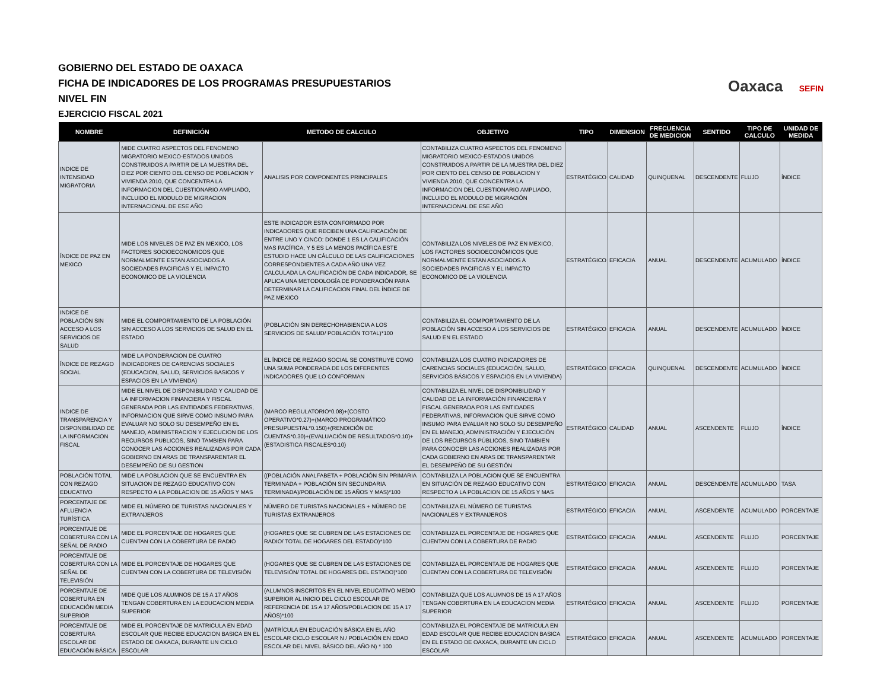GOBIERNO DEL ESTADO DE OAXACA
FICHA DE INDICADORES DE LOS PROGRAMAS PRESUPUESTARIOS
NIVEL FIN
EJERCICIO FISCAL 2021
Oaxaca SEFIN
| NOMBRE | DEFINICIÓN | METODO DE CALCULO | OBJETIVO | TIPO | DIMENSION | FRECUENCIA DE MEDICION | SENTIDO | TIPO DE CALCULO | UNIDAD DE MEDIDA |
| --- | --- | --- | --- | --- | --- | --- | --- | --- | --- |
| INDICE DE INTENSIDAD MIGRATORIA | MIDE CUATRO ASPECTOS DEL FENOMENO MIGRATORIO MEXICO-ESTADOS UNIDOS CONSTRUIDOS A PARTIR DE LA MUESTRA DEL DIEZ POR CIENTO DEL CENSO DE POBLACION Y VIVIENDA 2010, QUE CONCENTRA LA INFORMACION DEL CUESTIONARIO AMPLIADO, INCLUIDO EL MODULO DE MIGRACION INTERNACIONAL DE ESE AÑO | ANALISIS POR COMPONENTES PRINCIPALES | CONTABILIZA CUATRO ASPECTOS DEL FENOMENO MIGRATORIO MEXICO-ESTADOS UNIDOS CONSTRUIDOS A PARTIR DE LA MUESTRA DEL DIEZ POR CIENTO DEL CENSO DE POBLACION Y VIVIENDA 2010, QUE CONCENTRA LA INFORMACION DEL CUESTIONARIO AMPLIADO, INCLUIDO EL MODULO DE MIGRACIÓN INTERNACIONAL DE ESE AÑO | ESTRATÉGICO | CALIDAD | QUINQUENAL | DESCENDENTE | FLUJO | ÍNDICE |
| ÍNDICE DE PAZ EN MEXICO | MIDE LOS NIVELES DE PAZ EN MEXICO, LOS FACTORES SOCIOECONOMICOS QUE NORMALMENTE ESTAN ASOCIADOS A SOCIEDADES PACIFICAS Y EL IMPACTO ECONOMICO DE LA VIOLENCIA | ESTE INDICADOR ESTA CONFORMADO POR INDICADORES QUE RECIBEN UNA CALIFICACIÓN DE ENTRE UNO Y CINCO: DONDE 1 ES LA CALIFICACIÓN MAS PACÍFICA, Y 5 ES LA MENOS PACÍFICA ESTE ESTUDIO HACE UN CÁLCULO DE LAS CALIFICACIONES CORRESPONDIENTES A CADA AÑO UNA VEZ CALCULADA LA CALIFICACIÓN DE CADA INDICADOR, SE APLICA UNA METODOLOGÍA DE PONDERACIÓN PARA DETERMINAR LA CALIFICACION FINAL DEL ÍNDICE DE PAZ MEXICO | CONTABILIZA LOS NIVELES DE PAZ EN MEXICO, LOS FACTORES SOCIOECONÓMICOS QUE NORMALMENTE ESTAN ASOCIADOS A SOCIEDADES PACIFICAS Y EL IMPACTO ECONOMICO DE LA VIOLENCIA | ESTRATÉGICO | EFICACIA | ANUAL | DESCENDENTE | ACUMULADO | ÍNDICE |
| INDICE DE POBLACIÓN SIN ACCESO A LOS SERVICIOS DE SALUD | MIDE EL COMPORTAMIENTO DE LA POBLACIÓN SIN ACCESO A LOS SERVICIOS DE SALUD EN EL ESTADO | (POBLACIÓN SIN DERECHOHABIENCIA A LOS SERVICIOS DE SALUD/ POBLACIÓN TOTAL)*100 | CONTABILIZA EL COMPORTAMIENTO DE LA POBLACIÓN SIN ACCESO A LOS SERVICIOS DE SALUD EN EL ESTADO | ESTRATÉGICO | EFICACIA | ANUAL | DESCENDENTE | ACUMULADO | ÍNDICE |
| ÍNDICE DE REZAGO SOCIAL | MIDE LA PONDERACION DE CUATRO INDICADORES DE CARENCIAS SOCIALES (EDUCACION, SALUD, SERVICIOS BASICOS Y ESPACIOS EN LA VIVIENDA) | EL ÍNDICE DE REZAGO SOCIAL SE CONSTRUYE COMO UNA SUMA PONDERADA DE LOS DIFERENTES INDICADORES QUE LO CONFORMAN | CONTABILIZA LOS CUATRO INDICADORES DE CARENCIAS SOCIALES (EDUCACIÓN, SALUD, SERVICIOS BÁSICOS Y ESPACIOS EN LA VIVIENDA) | ESTRATÉGICO | EFICACIA | QUINQUENAL | DESCENDENTE | ACUMULADO | ÍNDICE |
| INDICE DE TRANSPARENCIA Y DISPONIBILIDAD DE LA INFORMACION FISCAL | MIDE EL NIVEL DE DISPONIBILIDAD Y CALIDAD DE LA INFORMACION FINANCIERA Y FISCAL GENERADA POR LAS ENTIDADES FEDERATIVAS, INFORMACION QUE SIRVE COMO INSUMO PARA EVALUAR NO SOLO SU DESEMPEÑO EN EL MANEJO, ADMINISTRACION Y EJECUCION DE LOS RECURSOS PUBLICOS, SINO TAMBIEN PARA CONOCER LAS ACCIONES REALIZADAS POR CADA GOBIERNO EN ARAS DE TRANSPARENTAR EL DESEMPEÑO DE SU GESTION | (MARCO REGULATORIO*0.08)+(COSTO OPERATIVO*0.27)+(MARCO PROGRAMÁTICO PRESUPUESTAL*0.150)+(RENDICIÓN DE CUENTAS*0.30)+(EVALUACIÓN DE RESULTADOS*0.10)+(ESTADISTICA FISCALES*0.10) | CONTABILIZA EL NIVEL DE DISPONIBILIDAD Y CALIDAD DE LA INFORMACIÓN FINANCIERA Y FISCAL GENERADA POR LAS ENTIDADES FEDERATIVAS, INFORMACION QUE SIRVE COMO INSUMO PARA EVALUAR NO SOLO SU DESEMPEÑO EN EL MANEJO, ADMINISTRACIÓN Y EJECUCIÓN DE LOS RECURSOS PÚBLICOS, SINO TAMBIEN PARA CONOCER LAS ACCIONES REALIZADAS POR CADA GOBIERNO EN ARAS DE TRANSPARENTAR EL DESEMPEÑO DE SU GESTIÓN | ESTRATÉGICO | CALIDAD | ANUAL | ASCENDENTE | FLUJO | ÍNDICE |
| POBLACIÓN TOTAL CON REZAGO EDUCATIVO | MIDE LA POBLACION QUE SE ENCUENTRA EN SITUACION DE REZAGO EDUCATIVO CON RESPECTO A LA POBLACION DE 15 AÑOS Y MAS | ((POBLACIÓN ANALFABETA + POBLACIÓN SIN PRIMARIA TERMINADA + POBLACIÓN SIN SECUNDARIA TERMINADA)/POBLACIÓN DE 15 AÑOS Y MAS)*100 | CONTABILIZA LA POBLACION QUE SE ENCUENTRA EN SITUACIÓN DE REZAGO EDUCATIVO CON RESPECTO A LA POBLACION DE 15 AÑOS Y MAS | ESTRATÉGICO | EFICACIA | ANUAL | DESCENDENTE | ACUMULADO | TASA |
| PORCENTAJE DE AFLUENCIA TURÍSTICA | MIDE EL NÚMERO DE TURISTAS NACIONALES Y EXTRANJEROS | NÚMERO DE TURISTAS NACIONALES + NÚMERO DE TURISTAS EXTRANJEROS | CONTABILIZA EL NÚMERO DE TURISTAS NACIONALES Y EXTRANJEROS | ESTRATÉGICO | EFICACIA | ANUAL | ASCENDENTE | ACUMULADO | PORCENTAJE |
| PORCENTAJE DE COBERTURA CON LA SEÑAL DE RADIO | MIDE EL PORCENTAJE DE HOGARES QUE CUENTAN CON LA COBERTURA DE RADIO | (HOGARES QUE SE CUBREN DE LAS ESTACIONES DE RADIO/ TOTAL DE HOGARES DEL ESTADO)*100 | CONTABILIZA EL PORCENTAJE DE HOGARES QUE CUENTAN CON LA COBERTURA DE RADIO | ESTRATÉGICO | EFICACIA | ANUAL | ASCENDENTE | FLUJO | PORCENTAJE |
| PORCENTAJE DE COBERTURA CON LA SEÑAL DE TELEVISIÓN | MIDE EL PORCENTAJE DE HOGARES QUE CUENTAN CON LA COBERTURA DE TELEVISIÓN | (HOGARES QUE SE CUBREN DE LAS ESTACIONES DE TELEVISIÓN/ TOTAL DE HOGARES DEL ESTADO)*100 | CONTABILIZA EL PORCENTAJE DE HOGARES QUE CUENTAN CON LA COBERTURA DE TELEVISIÓN | ESTRATÉGICO | EFICACIA | ANUAL | ASCENDENTE | FLUJO | PORCENTAJE |
| PORCENTAJE DE COBERTURA EN EDUCACIÓN MEDIA SUPERIOR | MIDE QUE LOS ALUMNOS DE 15 A 17 AÑOS TENGAN COBERTURA EN LA EDUCACION MEDIA SUPERIOR | (ALUMNOS INSCRITOS EN EL NIVEL EDUCATIVO MEDIO SUPERIOR AL INICIO DEL CICLO ESCOLAR DE REFERENCIA DE 15 A 17 AÑOS/POBLACION DE 15 A 17 AÑOS)*100 | CONTABILIZA QUE LOS ALUMNOS DE 15 A 17 AÑOS TENGAN COBERTURA EN LA EDUCACION MEDIA SUPERIOR | ESTRATÉGICO | EFICACIA | ANUAL | ASCENDENTE | FLUJO | PORCENTAJE |
| PORCENTAJE DE COBERTURA ESCOLAR DE EDUCACIÓN BÁSICA | MIDE EL PORCENTAJE DE MATRICULA EN EDAD ESCOLAR QUE RECIBE EDUCACION BASICA EN EL ESTADO DE OAXACA, DURANTE UN CICLO ESCOLAR | (MATRÍCULA EN EDUCACIÓN BÁSICA EN EL AÑO ESCOLAR CICLO ESCOLAR N / POBLACIÓN EN EDAD ESCOLAR DEL NIVEL BÁSICO DEL AÑO N) * 100 | CONTABILIZA EL PORCENTAJE DE MATRICULA EN EDAD ESCOLAR QUE RECIBE EDUCACION BASICA EN EL ESTADO DE OAXACA, DURANTE UN CICLO ESCOLAR | ESTRATÉGICO | EFICACIA | ANUAL | ASCENDENTE | ACUMULADO | PORCENTAJE |